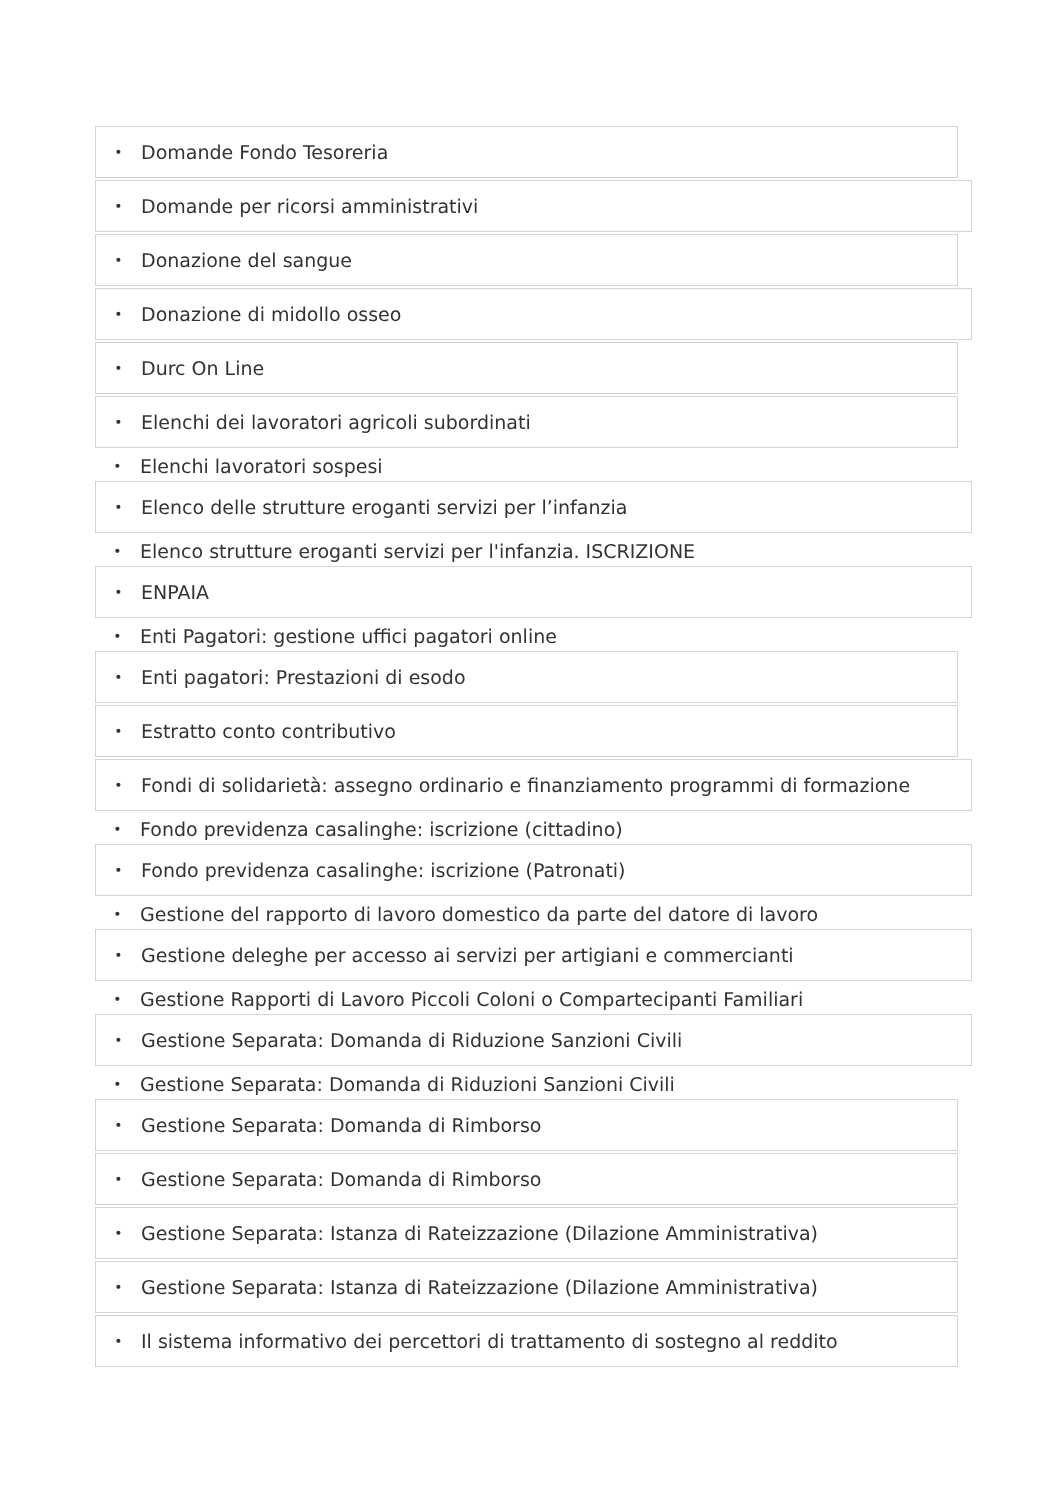• Domande Fondo Tesoreria
• Domande per ricorsi amministrativi
• Donazione del sangue
• Donazione di midollo osseo
• Durc On Line
• Elenchi dei lavoratori agricoli subordinati
• Elenchi lavoratori sospesi
• Elenco delle strutture eroganti servizi per l’infanzia
• Elenco strutture eroganti servizi per l'infanzia. ISCRIZIONE
• ENPAIA
• Enti Pagatori: gestione uffici pagatori online
• Enti pagatori: Prestazioni di esodo
• Estratto conto contributivo
• Fondi di solidarietà: assegno ordinario e finanziamento programmi di formazione
• Fondo previdenza casalinghe: iscrizione (cittadino)
• Fondo previdenza casalinghe: iscrizione (Patronati)
• Gestione del rapporto di lavoro domestico da parte del datore di lavoro
• Gestione deleghe per accesso ai servizi per artigiani e commercianti
• Gestione Rapporti di Lavoro Piccoli Coloni o Compartecipanti Familiari
• Gestione Separata: Domanda di Riduzione Sanzioni Civili
• Gestione Separata: Domanda di Riduzioni Sanzioni Civili
• Gestione Separata: Domanda di Rimborso
• Gestione Separata: Domanda di Rimborso
• Gestione Separata: Istanza di Rateizzazione (Dilazione Amministrativa)
• Gestione Separata: Istanza di Rateizzazione (Dilazione Amministrativa)
• Il sistema informativo dei percettori di trattamento di sostegno al reddito